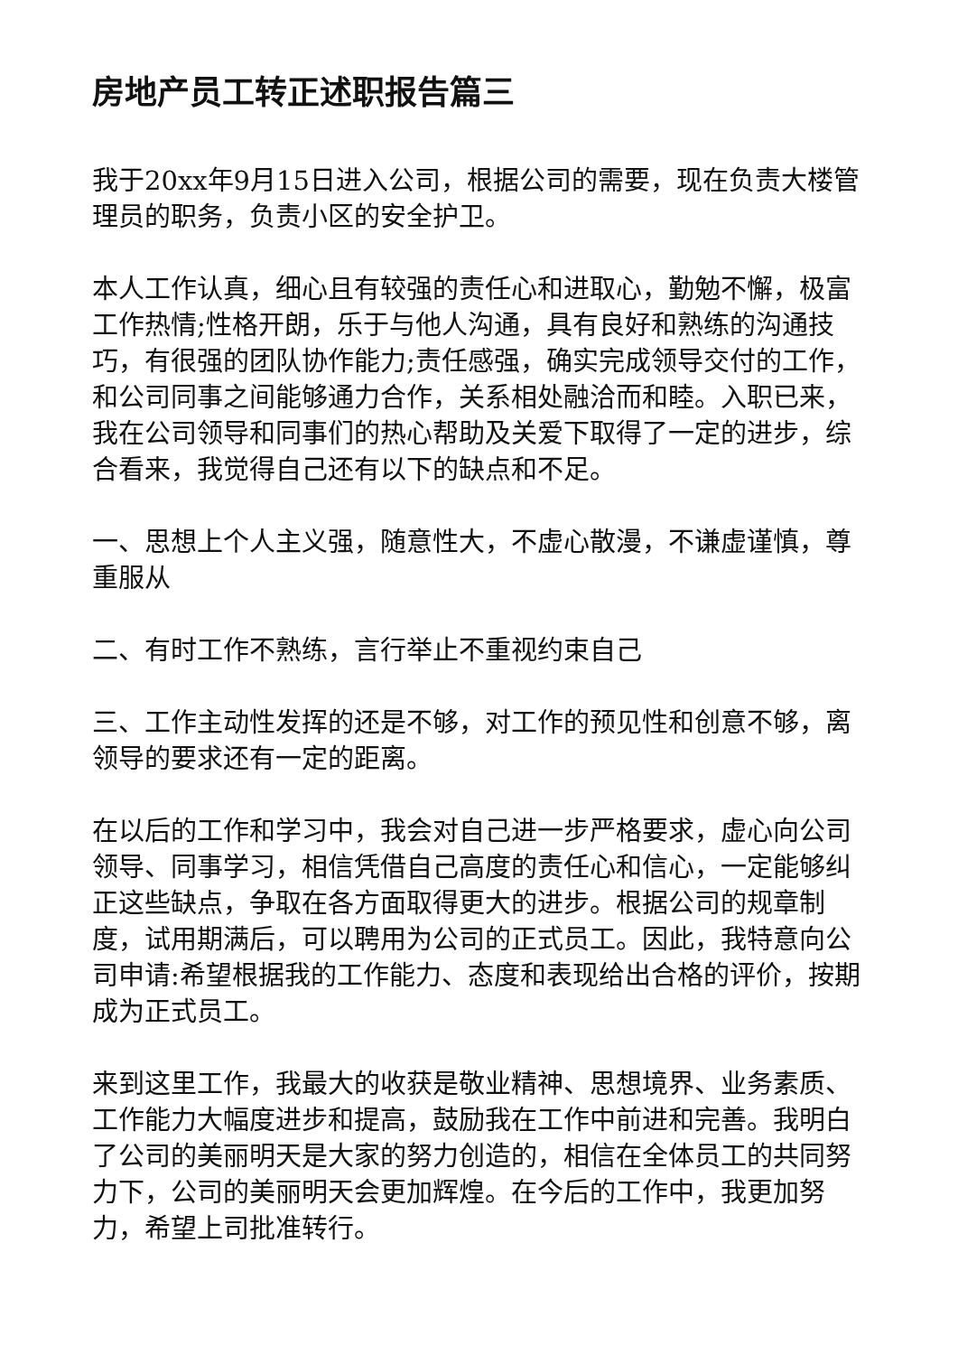房地产员工转正述职报告篇三
我于20xx年9月15日进入公司，根据公司的需要，现在负责大楼管理员的职务，负责小区的安全护卫。
本人工作认真，细心且有较强的责任心和进取心，勤勉不懈，极富工作热情;性格开朗，乐于与他人沟通，具有良好和熟练的沟通技巧，有很强的团队协作能力;责任感强，确实完成领导交付的工作，和公司同事之间能够通力合作，关系相处融洽而和睦。入职已来，我在公司领导和同事们的热心帮助及关爱下取得了一定的进步，综合看来，我觉得自己还有以下的缺点和不足。
一、思想上个人主义强，随意性大，不虚心散漫，不谦虚谨慎，尊重服从
二、有时工作不熟练，言行举止不重视约束自己
三、工作主动性发挥的还是不够，对工作的预见性和创意不够，离领导的要求还有一定的距离。
在以后的工作和学习中，我会对自己进一步严格要求，虚心向公司领导、同事学习，相信凭借自己高度的责任心和信心，一定能够纠正这些缺点，争取在各方面取得更大的进步。根据公司的规章制度，试用期满后，可以聘用为公司的正式员工。因此，我特意向公司申请:希望根据我的工作能力、态度和表现给出合格的评价，按期成为正式员工。
来到这里工作，我最大的收获是敬业精神、思想境界、业务素质、工作能力大幅度进步和提高，鼓励我在工作中前进和完善。我明白了公司的美丽明天是大家的努力创造的，相信在全体员工的共同努力下，公司的美丽明天会更加辉煌。在今后的工作中，我更加努力，希望上司批准转行。